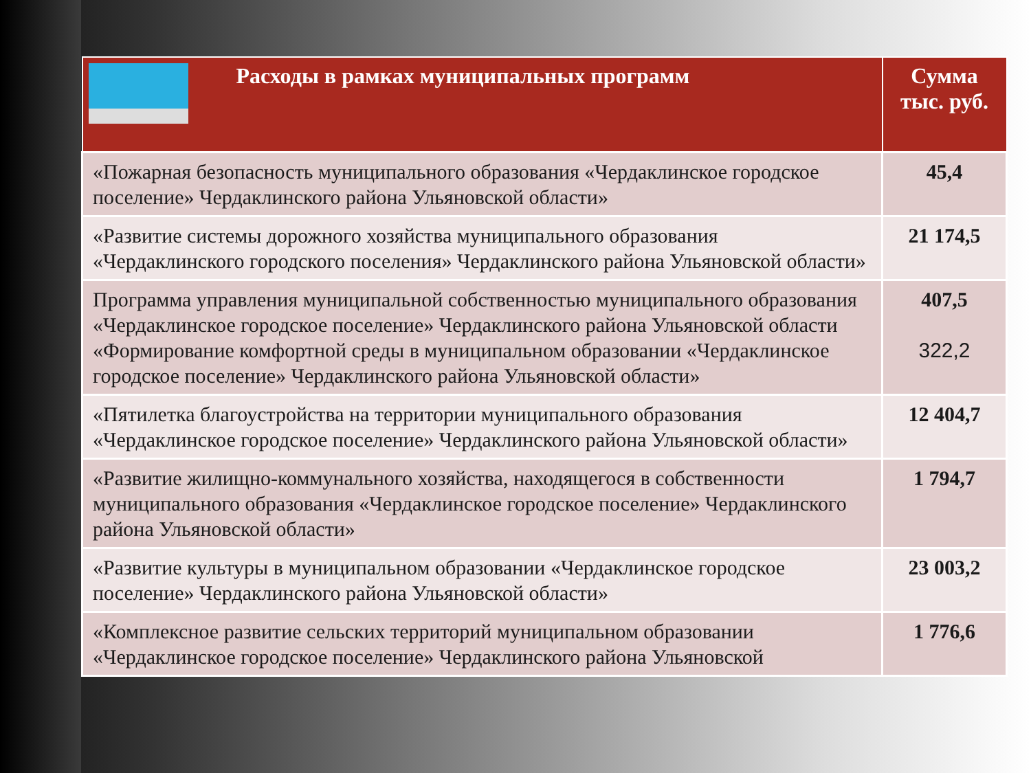| Расходы в рамках муниципальных программ | Сумма тыс. руб. |
| --- | --- |
| «Пожарная безопасность муниципального образования «Чердаклинское городское поселение» Чердаклинского района Ульяновской области» | 45,4 |
| «Развитие системы дорожного хозяйства муниципального образования «Чердаклинского городского поселения» Чердаклинского района Ульяновской области» | 21 174,5 |
| Программа управления муниципальной собственностью муниципального образования «Чердаклинское городское поселение» Чердаклинского района Ульяновской области «Формирование комфортной среды в муниципальном образовании «Чердаклинское городское поселение» Чердаклинского района Ульяновской области» | 407,5 322,2 |
| «Пятилетка благоустройства на территории муниципального образования «Чердаклинское городское поселение» Чердаклинского района Ульяновской области» | 12 404,7 |
| «Развитие жилищно-коммунального хозяйства, находящегося в собственности муниципального образования «Чердаклинское городское поселение» Чердаклинского района Ульяновской области» | 1 794,7 |
| «Развитие культуры в муниципальном образовании «Чердаклинское городское поселение» Чердаклинского района Ульяновской области» | 23 003,2 |
| «Комплексное развитие сельских территорий муниципальном образовании «Чердаклинское городское поселение» Чердаклинского района Ульяновской | 1 776,6 |